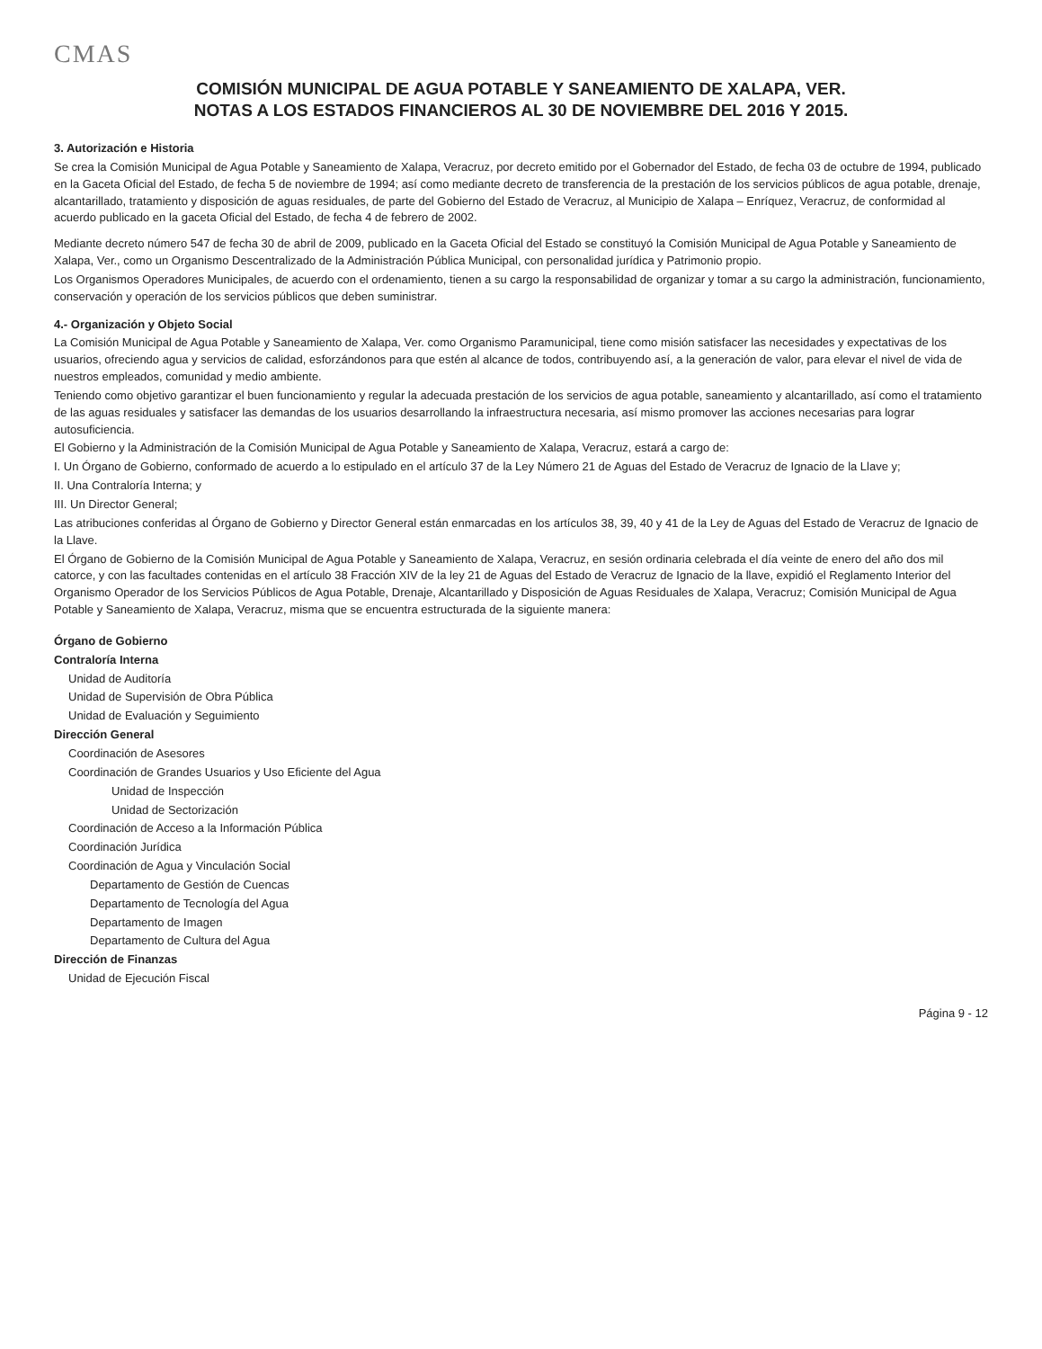CMAS
COMISIÓN MUNICIPAL DE AGUA POTABLE Y SANEAMIENTO DE XALAPA, VER.
NOTAS A LOS ESTADOS FINANCIEROS AL 30 DE NOVIEMBRE DEL 2016 Y 2015.
3. Autorización e Historia
Se crea la Comisión Municipal de Agua Potable y Saneamiento de Xalapa, Veracruz, por decreto emitido por el Gobernador del Estado, de fecha 03 de octubre de 1994, publicado en la Gaceta Oficial del Estado, de fecha 5 de noviembre de 1994; así como mediante decreto de transferencia de la prestación de los servicios públicos de agua potable, drenaje, alcantarillado, tratamiento y disposición de aguas residuales, de parte del Gobierno del Estado de Veracruz, al Municipio de Xalapa – Enríquez, Veracruz, de conformidad al acuerdo publicado en la gaceta Oficial del Estado, de fecha 4 de febrero de 2002.
Mediante decreto número 547 de fecha 30 de abril de 2009, publicado en la Gaceta Oficial del Estado se constituyó la Comisión Municipal de Agua Potable y Saneamiento de Xalapa, Ver., como un Organismo Descentralizado de la Administración Pública Municipal, con personalidad jurídica y Patrimonio propio.
Los Organismos Operadores Municipales, de acuerdo con el ordenamiento, tienen a su cargo la responsabilidad de organizar y tomar a su cargo la administración, funcionamiento, conservación y operación de los servicios públicos que deben suministrar.
4.- Organización y Objeto Social
La Comisión Municipal de Agua Potable y Saneamiento de Xalapa, Ver. como Organismo Paramunicipal, tiene como misión satisfacer las necesidades y expectativas de los usuarios, ofreciendo agua y servicios de calidad, esforzándonos para que estén al alcance de todos, contribuyendo así, a la generación de valor, para elevar el nivel de vida de nuestros empleados, comunidad y medio ambiente.
Teniendo como objetivo garantizar el buen funcionamiento y regular la adecuada prestación de los servicios de agua potable, saneamiento y alcantarillado, así como el tratamiento de las aguas residuales y satisfacer las demandas de los usuarios desarrollando la infraestructura necesaria, así mismo promover las acciones necesarias para lograr autosuficiencia.
El Gobierno y la Administración de la Comisión Municipal de Agua Potable y Saneamiento de Xalapa, Veracruz, estará a cargo de:
I. Un Órgano de Gobierno, conformado de acuerdo a lo estipulado en el artículo 37 de la Ley Número 21 de Aguas del Estado de Veracruz de Ignacio de la Llave y;
II. Una Contraloría Interna; y
III. Un Director General;
Las atribuciones conferidas al Órgano de Gobierno y Director General están enmarcadas en los artículos 38, 39, 40 y 41 de la Ley de Aguas del Estado de Veracruz de Ignacio de la Llave.
El Órgano de Gobierno de la Comisión Municipal de Agua Potable y Saneamiento de Xalapa, Veracruz, en sesión ordinaria celebrada el día veinte de enero del año dos mil catorce, y con las facultades contenidas en el artículo 38 Fracción XIV de la ley 21 de Aguas del Estado de Veracruz de Ignacio de la llave, expidió el Reglamento Interior del Organismo Operador de los Servicios Públicos de Agua Potable, Drenaje, Alcantarillado y Disposición de Aguas Residuales de Xalapa, Veracruz; Comisión Municipal de Agua Potable y Saneamiento de Xalapa, Veracruz, misma que se encuentra estructurada de la siguiente manera:
Órgano de Gobierno
Contraloría Interna
Unidad de Auditoría
Unidad de Supervisión de Obra Pública
Unidad de Evaluación y Seguimiento
Dirección General
Coordinación de Asesores
Coordinación de Grandes Usuarios y Uso Eficiente del Agua
Unidad de Inspección
Unidad de Sectorización
Coordinación de Acceso a la Información Pública
Coordinación Jurídica
Coordinación de Agua y Vinculación Social
Departamento de Gestión de Cuencas
Departamento de Tecnología del Agua
Departamento de Imagen
Departamento de Cultura del Agua
Dirección de Finanzas
Unidad de Ejecución Fiscal
Página 9 - 12